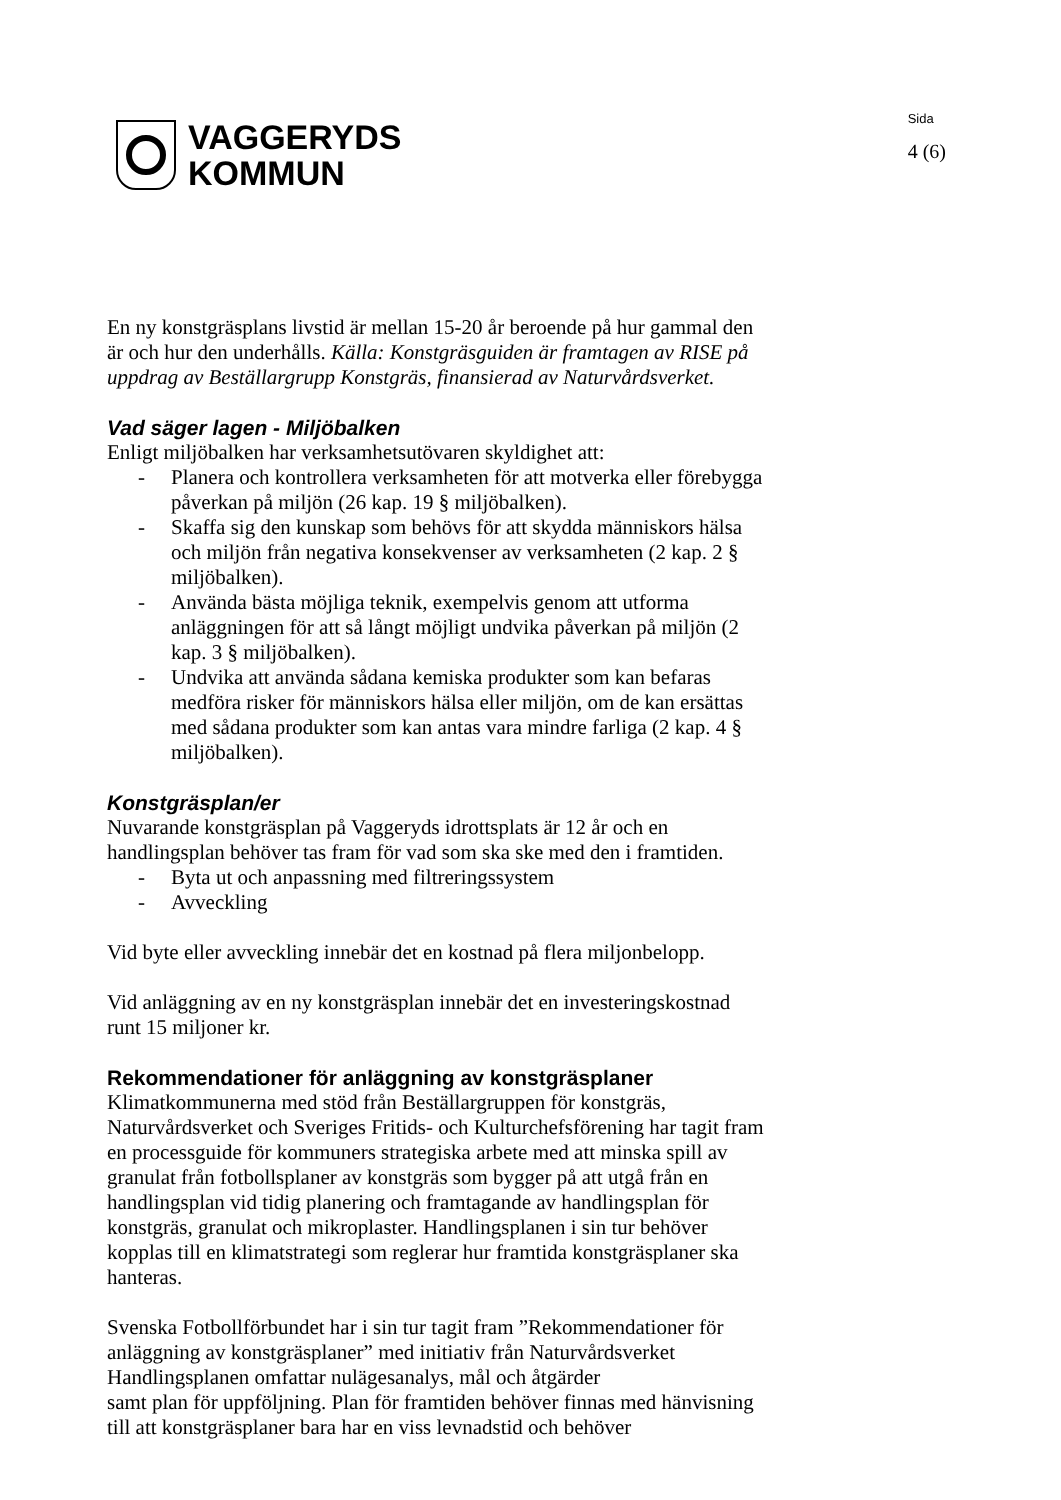VAGGERYDS
KOMMUN
Sida
4 (6)
En ny konstgräsplans livstid är mellan 15-20 år beroende på hur gammal den är och hur den underhålls. Källa: Konstgräsguiden är framtagen av RISE på uppdrag av Beställargrupp Konstgräs, finansierad av Naturvårdsverket.
Vad säger lagen - Miljöbalken
Enligt miljöbalken har verksamhetsutövaren skyldighet att:
- Planera och kontrollera verksamheten för att motverka eller förebygga påverkan på miljön (26 kap. 19 § miljöbalken).
- Skaffa sig den kunskap som behövs för att skydda människors hälsa och miljön från negativa konsekvenser av verksamheten (2 kap. 2 § miljöbalken).
- Använda bästa möjliga teknik, exempelvis genom att utforma anläggningen för att så långt möjligt undvika påverkan på miljön (2 kap. 3 § miljöbalken).
- Undvika att använda sådana kemiska produkter som kan befaras medföra risker för människors hälsa eller miljön, om de kan ersättas med sådana produkter som kan antas vara mindre farliga (2 kap. 4 § miljöbalken).
Konstgräsplan/er
Nuvarande konstgräsplan på Vaggeryds idrottsplats är 12 år och en handlingsplan behöver tas fram för vad som ska ske med den i framtiden.
- Byta ut och anpassning med filtreringssystem
- Avveckling
Vid byte eller avveckling innebär det en kostnad på flera miljonbelopp.
Vid anläggning av en ny konstgräsplan innebär det en investeringskostnad runt 15 miljoner kr.
Rekommendationer för anläggning av konstgräsplaner
Klimatkommunerna med stöd från Beställargruppen för konstgräs, Naturvårdsverket och Sveriges Fritids- och Kulturchefsförening har tagit fram en processguide för kommuners strategiska arbete med att minska spill av granulat från fotbollsplaner av konstgräs som bygger på att utgå från en handlingsplan vid tidig planering och framtagande av handlingsplan för konstgräs, granulat och mikroplaster. Handlingsplanen i sin tur behöver kopplas till en klimatstrategi som reglerar hur framtida konstgräsplaner ska hanteras.
Svenska Fotbollförbundet har i sin tur tagit fram ”Rekommendationer för anläggning av konstgräsplaner” med initiativ från Naturvårdsverket Handlingsplanen omfattar nulägesanalys, mål och åtgärder
samt plan för uppföljning. Plan för framtiden behöver finnas med hänvisning till att konstgräsplaner bara har en viss levnadstid och behöver